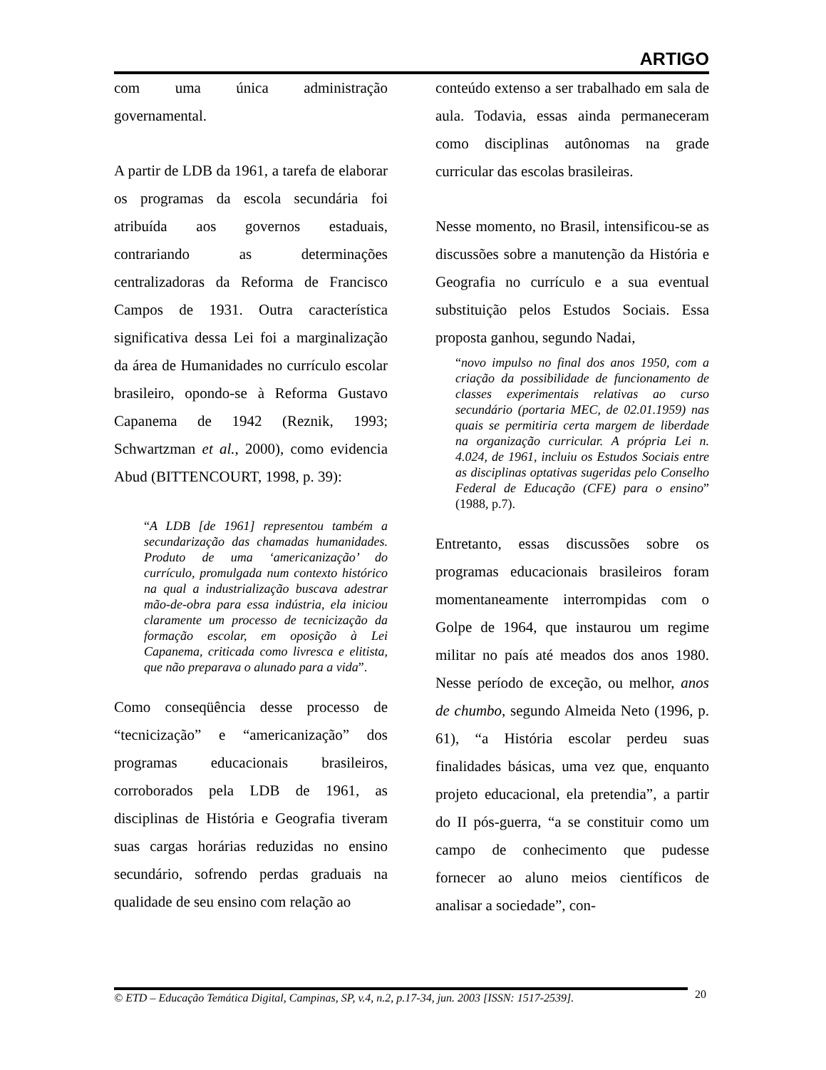ARTIGO
com uma única administração governamental.
A partir de LDB da 1961, a tarefa de elaborar os programas da escola secundária foi atribuída aos governos estaduais, contrariando as determinações centralizadoras da Reforma de Francisco Campos de 1931. Outra característica significativa dessa Lei foi a marginalização da área de Humanidades no currículo escolar brasileiro, opondo-se à Reforma Gustavo Capanema de 1942 (Reznik, 1993; Schwartzman et al., 2000), como evidencia Abud (BITTENCOURT, 1998, p. 39):
“A LDB [de 1961] representou também a secundarização das chamadas humanidades. Produto de uma ‘americanização’ do currículo, promulgada num contexto histórico na qual a industrialização buscava adestrar mão-de-obra para essa indústria, ela iniciou claramente um processo de tecnicização da formação escolar, em oposição à Lei Capanema, criticada como livresca e elitista, que não preparava o alunado para a vida”.
Como conseqüência desse processo de “tecnicização” e “americanização” dos programas educacionais brasileiros, corroborados pela LDB de 1961, as disciplinas de História e Geografia tiveram suas cargas horárias reduzidas no ensino secundário, sofrendo perdas graduais na qualidade de seu ensino com relação ao
conteúdo extenso a ser trabalhado em sala de aula. Todavia, essas ainda permaneceram como disciplinas autônomas na grade curricular das escolas brasileiras.
Nesse momento, no Brasil, intensificou-se as discussões sobre a manutenção da História e Geografia no currículo e a sua eventual substituição pelos Estudos Sociais. Essa proposta ganhou, segundo Nadai,
“novo impulso no final dos anos 1950, com a criação da possibilidade de funcionamento de classes experimentais relativas ao curso secundário (portaria MEC, de 02.01.1959) nas quais se permitiria certa margem de liberdade na organização curricular. A própria Lei n. 4.024, de 1961, incluiu os Estudos Sociais entre as disciplinas optativas sugeridas pelo Conselho Federal de Educação (CFE) para o ensino” (1988, p.7).
Entretanto, essas discussões sobre os programas educacionais brasileiros foram momentaneamente interrompidas com o Golpe de 1964, que instaurou um regime militar no país até meados dos anos 1980. Nesse período de exceção, ou melhor, anos de chumbo, segundo Almeida Neto (1996, p. 61), “a História escolar perdeu suas finalidades básicas, uma vez que, enquanto projeto educacional, ela pretendia”, a partir do II pós-guerra, “a se constituir como um campo de conhecimento que pudesse fornecer ao aluno meios científicos de analisar a sociedade”, con-
© ETD – Educação Temática Digital, Campinas, SP, v.4, n.2, p.17-34, jun. 2003 [ISSN: 1517-2539].
20